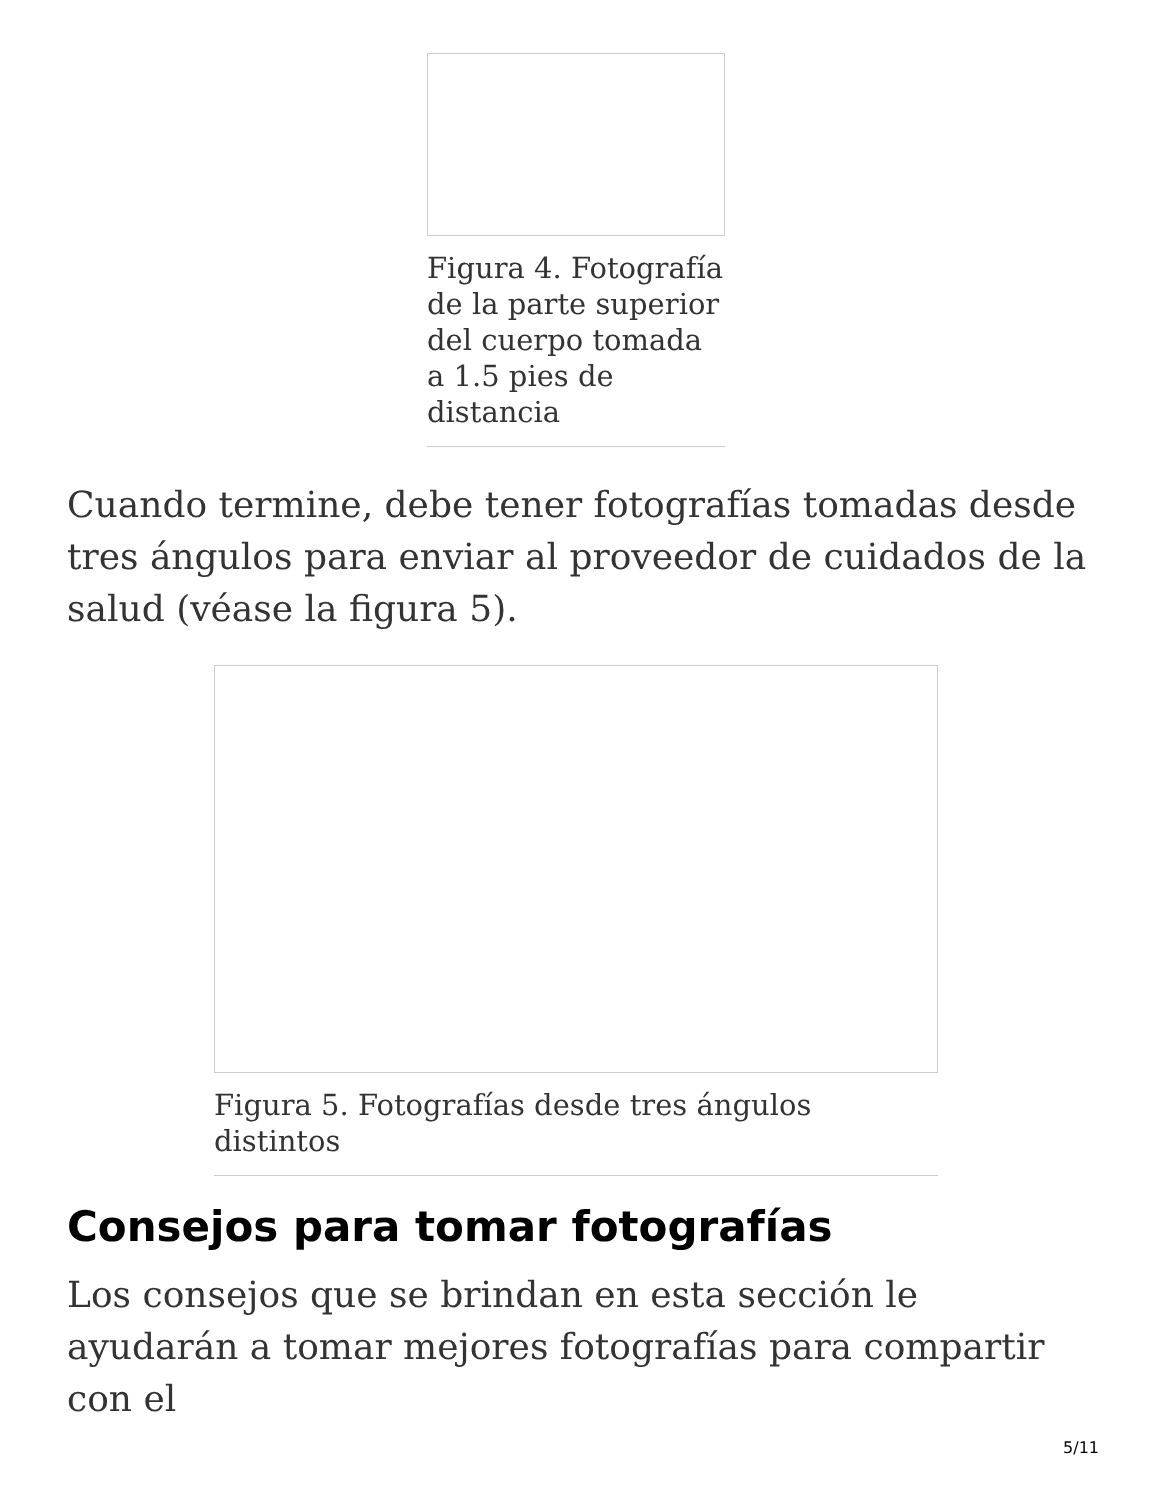Figura 4. Fotografía de la parte superior del cuerpo tomada a 1.5 pies de distancia
Cuando termine, debe tener fotografías tomadas desde tres ángulos para enviar al proveedor de cuidados de la salud (véase la figura 5).
Figura 5. Fotografías desde tres ángulos distintos
Consejos para tomar fotografías
Los consejos que se brindan en esta sección le ayudarán a tomar mejores fotografías para compartir con el
5/11